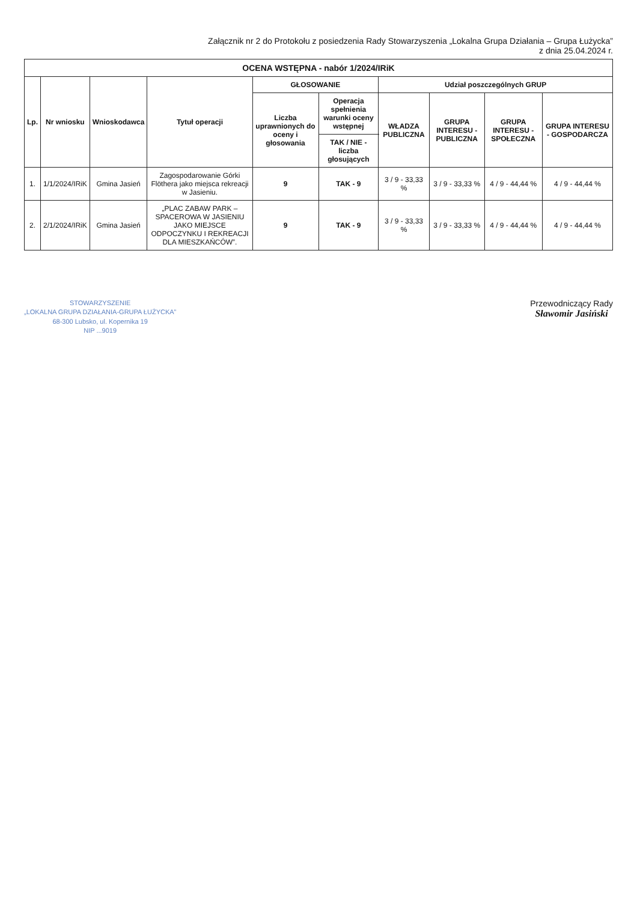Załącznik nr 2 do Protokołu z posiedzenia Rady Stowarzyszenia „Lokalna Grupa Działania – Grupa Łużycka”
z dnia 25.04.2024 r.
| OCENA WSTĘPNA - nabór 1/2024/IRiK | | | | | | | | | |
| Lp. | Nr wniosku | Wnioskodawca | Tytuł operacji | GŁOSOWANIE | | Udział poszczególnych GRUP | | | |
| | | | | Liczba uprawnionych do oceny i głosowania | Operacja spełnienia warunki oceny wstępnej | WŁADZA PUBLICZNA | GRUPA INTERESU - PUBLICZNA | GRUPA INTERESU - SPOŁECZNA | GRUPA INTERESU - GOSPODARCZA |
| | | | | | TAK / NIE - liczba głosujących | | | | |
| 1. | 1/1/2024/IRiK | Gmina Jasień | Zagospodarowanie Górki Flöthera jako miejsca rekreacji w Jasieniu. | 9 | TAK - 9 | 3 / 9 - 33,33 % | 3 / 9 - 33,33 % | 4 / 9 - 44,44 % | 4 / 9 - 44,44 % |
| 2. | 2/1/2024/IRiK | Gmina Jasień | „PLAC ZABAW PARK – SPACEROWA W JASIENIU JAKO MIEJSCE ODPOCZYNKU I REKREACJI DLA MIESZKAŃCÓW”. | 9 | TAK - 9 | 3 / 9 - 33,33 % | 3 / 9 - 33,33 % | 4 / 9 - 44,44 % | 4 / 9 - 44,44 % |
STOWARZYSZENIE
„LOKALNA GRUPA DZIAŁANIA-GRUPA ŁUŻYCKA”
68-300 Lubsko, ul. Kopernika 19
NIP ...9019
Przewodniczący Rady
Sławomir Jasiński